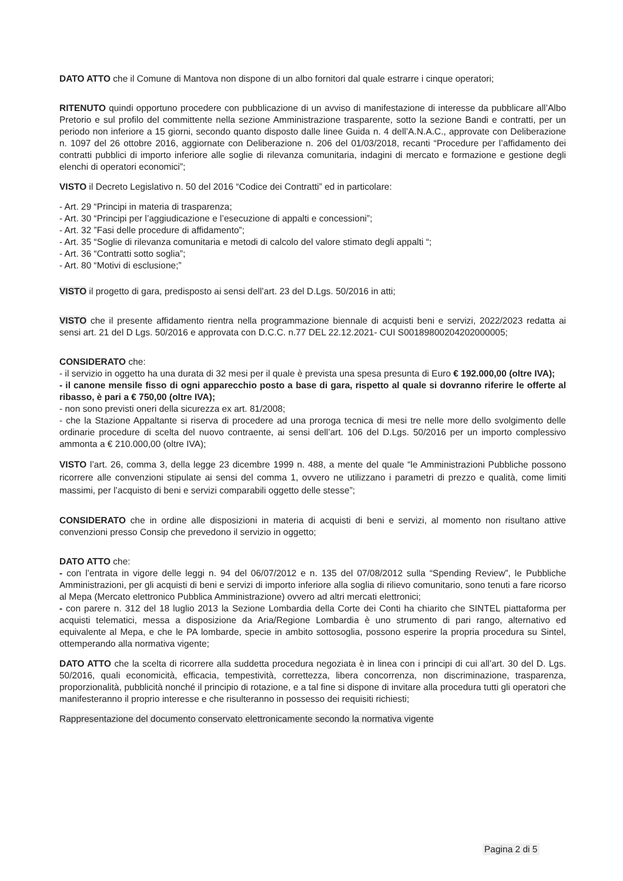DATO ATTO che il Comune di Mantova non dispone di un albo fornitori dal quale estrarre i cinque operatori;
RITENUTO quindi opportuno procedere con pubblicazione di un avviso di manifestazione di interesse da pubblicare all’Albo Pretorio e sul profilo del committente nella sezione Amministrazione trasparente, sotto la sezione Bandi e contratti, per un periodo non inferiore a 15 giorni, secondo quanto disposto dalle linee Guida n. 4 dell’A.N.A.C., approvate con Deliberazione n. 1097 del 26 ottobre 2016, aggiornate con Deliberazione n. 206 del 01/03/2018, recanti “Procedure per l’affidamento dei contratti pubblici di importo inferiore alle soglie di rilevanza comunitaria, indagini di mercato e formazione e gestione degli elenchi di operatori economici”;
VISTO il Decreto Legislativo n. 50 del 2016 “Codice dei Contratti” ed in particolare:
- Art. 29 “Principi in materia di trasparenza;
- Art. 30 “Principi per l’aggiudicazione e l’esecuzione di appalti e concessioni”;
- Art. 32 ”Fasi delle procedure di affidamento”;
- Art. 35 “Soglie di rilevanza comunitaria e metodi di calcolo del valore stimato degli appalti “;
- Art. 36 “Contratti sotto soglia”;
- Art. 80 “Motivi di esclusione;”
VISTO il progetto di gara, predisposto ai sensi dell’art. 23 del D.Lgs. 50/2016 in atti;
VISTO che il presente affidamento rientra nella programmazione biennale di acquisti beni e servizi, 2022/2023 redatta ai sensi art. 21 del D Lgs. 50/2016 e approvata con D.C.C. n.77 DEL 22.12.2021- CUI S00189800204202000005;
CONSIDERATO che:
- il servizio in oggetto ha una durata di 32 mesi per il quale è prevista una spesa presunta di Euro € 192.000,00 (oltre IVA);
- il canone mensile fisso di ogni apparecchio posto a base di gara, rispetto al quale si dovranno riferire le offerte al ribasso, è pari a € 750,00 (oltre IVA);
- non sono previsti oneri della sicurezza ex art. 81/2008;
- che la Stazione Appaltante si riserva di procedere ad una proroga tecnica di mesi tre nelle more dello svolgimento delle ordinarie procedure di scelta del nuovo contraente, ai sensi dell’art. 106 del D.Lgs. 50/2016 per un importo complessivo ammonta a € 210.000,00 (oltre IVA);
VISTO l’art. 26, comma 3, della legge 23 dicembre 1999 n. 488, a mente del quale “le Amministrazioni Pubbliche possono ricorrere alle convenzioni stipulate ai sensi del comma 1, ovvero ne utilizzano i parametri di prezzo e qualità, come limiti massimi, per l’acquisto di beni e servizi comparabili oggetto delle stesse”;
CONSIDERATO che in ordine alle disposizioni in materia di acquisti di beni e servizi, al momento non risultano attive convenzioni presso Consip che prevedono il servizio in oggetto;
DATO ATTO che:
- con l’entrata in vigore delle leggi n. 94 del 06/07/2012 e n. 135 del 07/08/2012 sulla “Spending Review”, le Pubbliche Amministrazioni, per gli acquisti di beni e servizi di importo inferiore alla soglia di rilievo comunitario, sono tenuti a fare ricorso al Mepa (Mercato elettronico Pubblica Amministrazione) ovvero ad altri mercati elettronici;
- con parere n. 312 del 18 luglio 2013 la Sezione Lombardia della Corte dei Conti ha chiarito che SINTEL piattaforma per acquisti telematici, messa a disposizione da Aria/Regione Lombardia è uno strumento di pari rango, alternativo ed equivalente al Mepa, e che le PA lombarde, specie in ambito sottosoglia, possono esperire la propria procedura su Sintel, ottemperando alla normativa vigente;
DATO ATTO che la scelta di ricorrere alla suddetta procedura negoziata è in linea con i principi di cui all’art. 30 del D. Lgs. 50/2016, quali economicità, efficacia, tempestività, correttezza, libera concorrenza, non discriminazione, trasparenza, proporzionalità, pubblicità nonché il principio di rotazione, e a tal fine si dispone di invitare alla procedura tutti gli operatori che manifesteranno il proprio interesse e che risulteranno in possesso dei requisiti richiesti;
Rappresentazione del documento conservato elettronicamente secondo la normativa vigente
Pagina 2 di 5